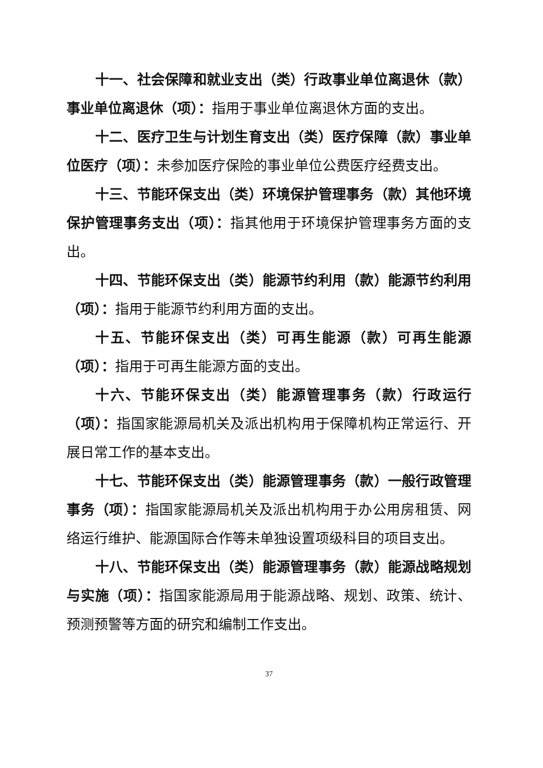十一、社会保障和就业支出（类）行政事业单位离退休（款）事业单位离退休（项）：指用于事业单位离退休方面的支出。
十二、医疗卫生与计划生育支出（类）医疗保障（款）事业单位医疗（项）：未参加医疗保险的事业单位公费医疗经费支出。
十三、节能环保支出（类）环境保护管理事务（款）其他环境保护管理事务支出（项）：指其他用于环境保护管理事务方面的支出。
十四、节能环保支出（类）能源节约利用（款）能源节约利用（项）：指用于能源节约利用方面的支出。
十五、节能环保支出（类）可再生能源（款）可再生能源（项）：指用于可再生能源方面的支出。
十六、节能环保支出（类）能源管理事务（款）行政运行（项）：指国家能源局机关及派出机构用于保障机构正常运行、开展日常工作的基本支出。
十七、节能环保支出（类）能源管理事务（款）一般行政管理事务（项）：指国家能源局机关及派出机构用于办公用房租赁、网络运行维护、能源国际合作等未单独设置项级科目的项目支出。
十八、节能环保支出（类）能源管理事务（款）能源战略规划与实施（项）：指国家能源局用于能源战略、规划、政策、统计、预测预警等方面的研究和编制工作支出。
37